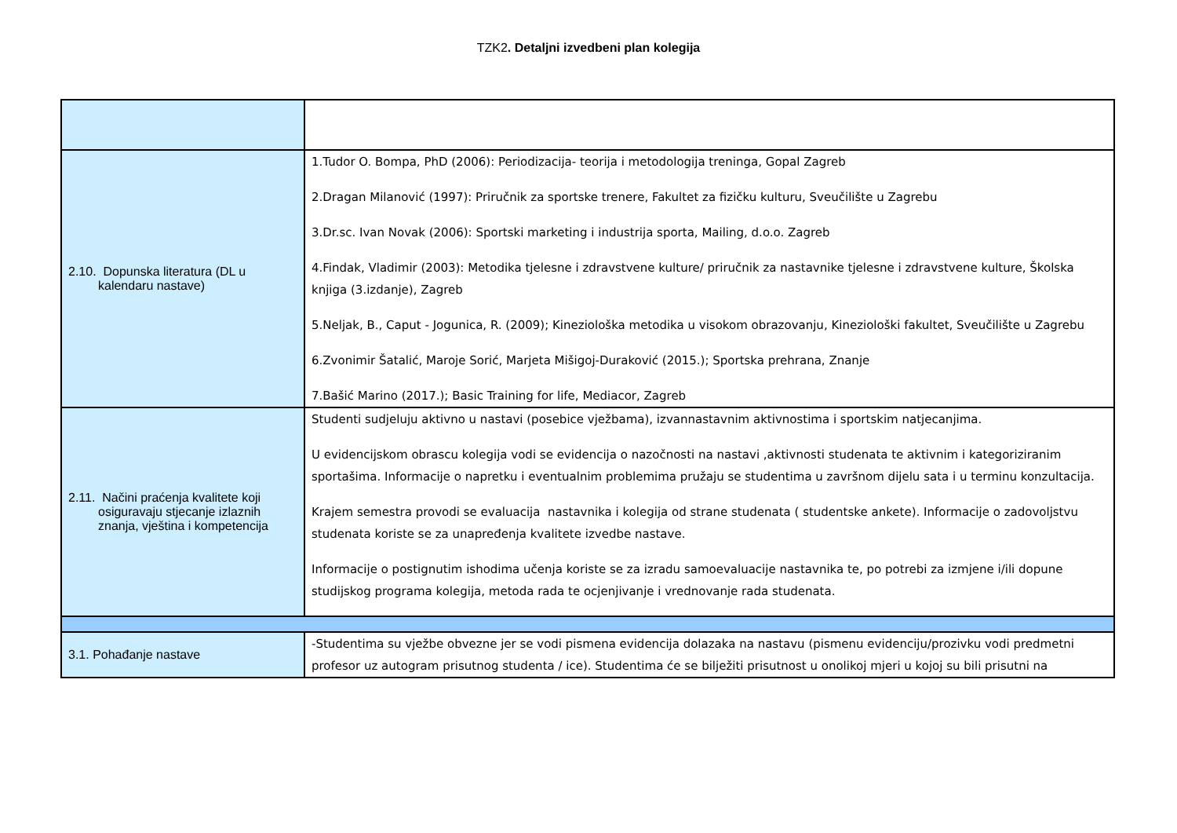TZK2. Detaljni izvedbeni plan kolegija
| 2.10. Dopunska literatura (DL u kalendaru nastave) | 1.Tudor O. Bompa, PhD (2006): Periodizacija- teorija i metodologija treninga, Gopal Zagreb 2.Dragan Milanović (1997): Priručnik za sportske trenere, Fakultet za fizičku kulturu, Sveučilište u Zagrebu 3.Dr.sc. Ivan Novak (2006): Sportski marketing i industrija sporta, Mailing, d.o.o. Zagreb 4.Findak, Vladimir (2003): Metodika tjelesne i zdravstvene kulture/ priručnik za nastavnike tjelesne i zdravstvene kulture, Školska knjiga (3.izdanje), Zagreb 5.Neljak, B., Caput - Jogunica, R. (2009); Kineziološka metodika u visokom obrazovanju, Kineziološki fakultet, Sveučilište u Zagrebu 6.Zvonimir Šatalić, Maroje Sorić, Marjeta Mišigoj-Duraković (2015.); Sportska prehrana, Znanje 7.Bašić Marino (2017.); Basic Training for life, Mediacor, Zagreb |
| 2.11. Načini praćenja kvalitete koji osiguravaju stjecanje izlaznih znanja, vještina i kompetencija | Studenti sudjeluju aktivno u nastavi (posebice vježbama), izvannastavnim aktivnostima i sportskim natjecanjima. U evidencijskom obrascu kolegija vodi se evidencija o nazočnosti na nastavi ,aktivnosti studenata te aktivnim i kategoriziranim sportašima. Informacije o napretku i eventualnim problemima pružaju se studentima u završnom dijelu sata i u terminu konzultacija. Krajem semestra provodi se evaluacija nastavnika i kolegija od strane studenata ( studentske ankete). Informacije o zadovoljstvu studenata koriste se za unapređenja kvalitete izvedbe nastave. Informacije o postignutim ishodima učenja koriste se za izradu samoevaluacije nastavnika te, po potrebi za izmjene i/ili dopune studijskog programa kolegija, metoda rada te ocjenjivanje i vrednovanje rada studenata. |
| 3.1. Pohađanje nastave | -Studentima su vježbe obvezne jer se vodi pismena evidencija dolazaka na nastavu (pismenu evidenciju/prozivku vodi predmetni profesor uz autogram prisutnog studenta / ice). Studentima će se bilježiti prisutnost u onolikoj mjeri u kojoj su bili prisutni na |